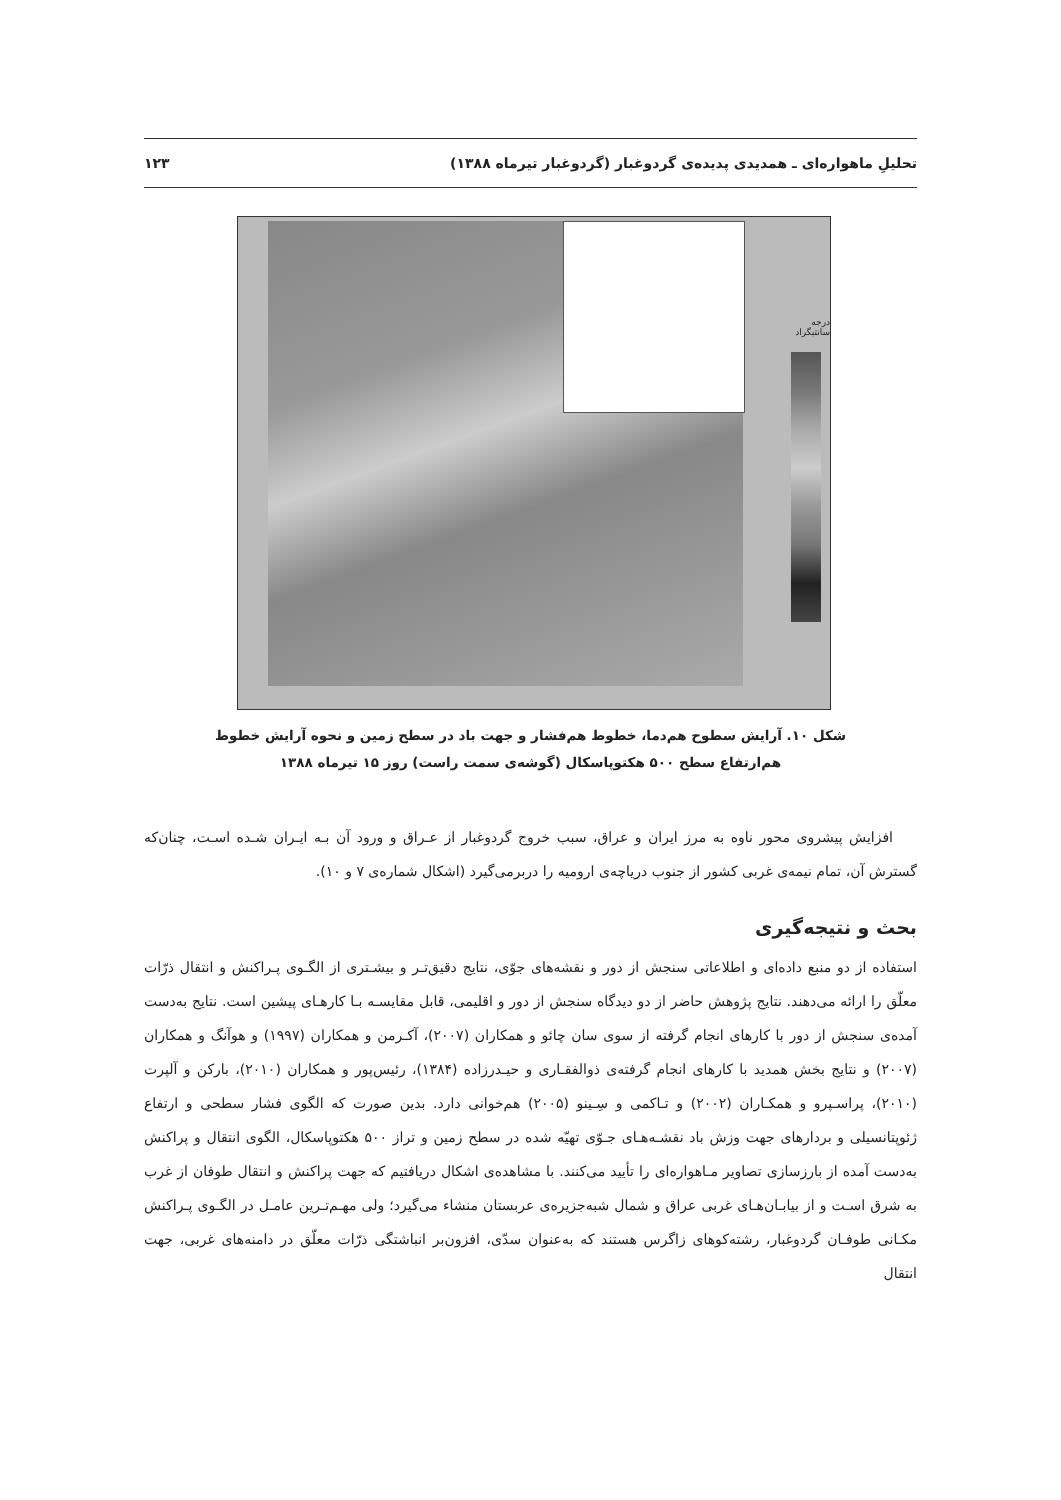تحلیلِ ماهواره‌ای ـ همدیدی پدیده‌ی گردوغبار (گردوغبار تیرماه ۱۳۸۸) ۱۲۳
درجه سانتیگراد
شکل ۱۰. آرایش سطوح هم‌دما، خطوط هم‌فشار و جهت باد در سطح زمین و نحوه آرایش خطوط هم‌ارتفاع سطح ۵۰۰ هکتوپاسکال (گوشه‌ی سمت راست) روز ۱۵ تیرماه ۱۳۸۸
افزایش پیشروی محور ناوه به مرز ایران و عراق، سبب خروج گردوغبار از عـراق و ورود آن بـه ایـران شـده اسـت، چنان‌که گسترش آن، تمام نیمه‌ی غربی کشور از جنوب دریاچه‌ی ارومیه را دربرمی‌گیرد (اشکال شماره‌ی ۷ و ۱۰).
بحث و نتیجه‌گیری
استفاده از دو منبع داده‌ای و اطلاعاتی سنجش از دور و نقشه‌های جوّی، نتایج دقیق‌تـر و بیشـتری از الگـوی پـراکنش و انتقال ذرّات معلّق را ارائه می‌دهند. نتایج پژوهش حاضر از دو دیدگاه سنجش از دور و اقلیمی، قابل مقایسـه بـا کارهـای پیشین است. نتایج به‌دست آمده‌ی سنجش از دور با کارهای انجام گرفته از سوی سان چائو و همکاران (۲۰۰۷)، آکـرمن و همکاران (۱۹۹۷) و هوآنگ و همکاران (۲۰۰۷) و نتایج بخش همدید با کارهای انجام گرفته‌ی ذوالفقـاری و حیـدرزاده (۱۳۸۴)، رئیس‌پور و همکاران (۲۰۱۰)، بارکن و آلپرت (۲۰۱۰)، پراسـپرو و همکـاران (۲۰۰۲) و تـاکمی و سِـینو (۲۰۰۵) هم‌خوانی دارد. بدین صورت که الگوی فشار سطحی و ارتفاع ژئوپتانسیلی و بردارهای جهت وزش باد نقشـه‌هـای جـوّی تهیّه شده در سطح زمین و تراز ۵۰۰ هکتوپاسکال، الگوی انتقال و پراکنش به‌دست آمده از بارزسازی تصاویر مـاهواره‌ای را تأیید می‌کنند. با مشاهده‌ی اشکال دریافتیم که جهت پراکنش و انتقال طوفان از غرب به شرق اسـت و از بیابـان‌هـای غربی عراق و شمال شبه‌جزیره‌ی عربستان منشاء می‌گیرد؛ ولی مهـم‌تـرین عامـل در الگـوی پـراکنش مکـانی طوفـان گردوغبار، رشته‌کوهای زاگرس هستند که به‌عنوان سدّی، افزون‌بر انباشتگی ذرّات معلّق در دامنه‌های غربی، جهت انتقال